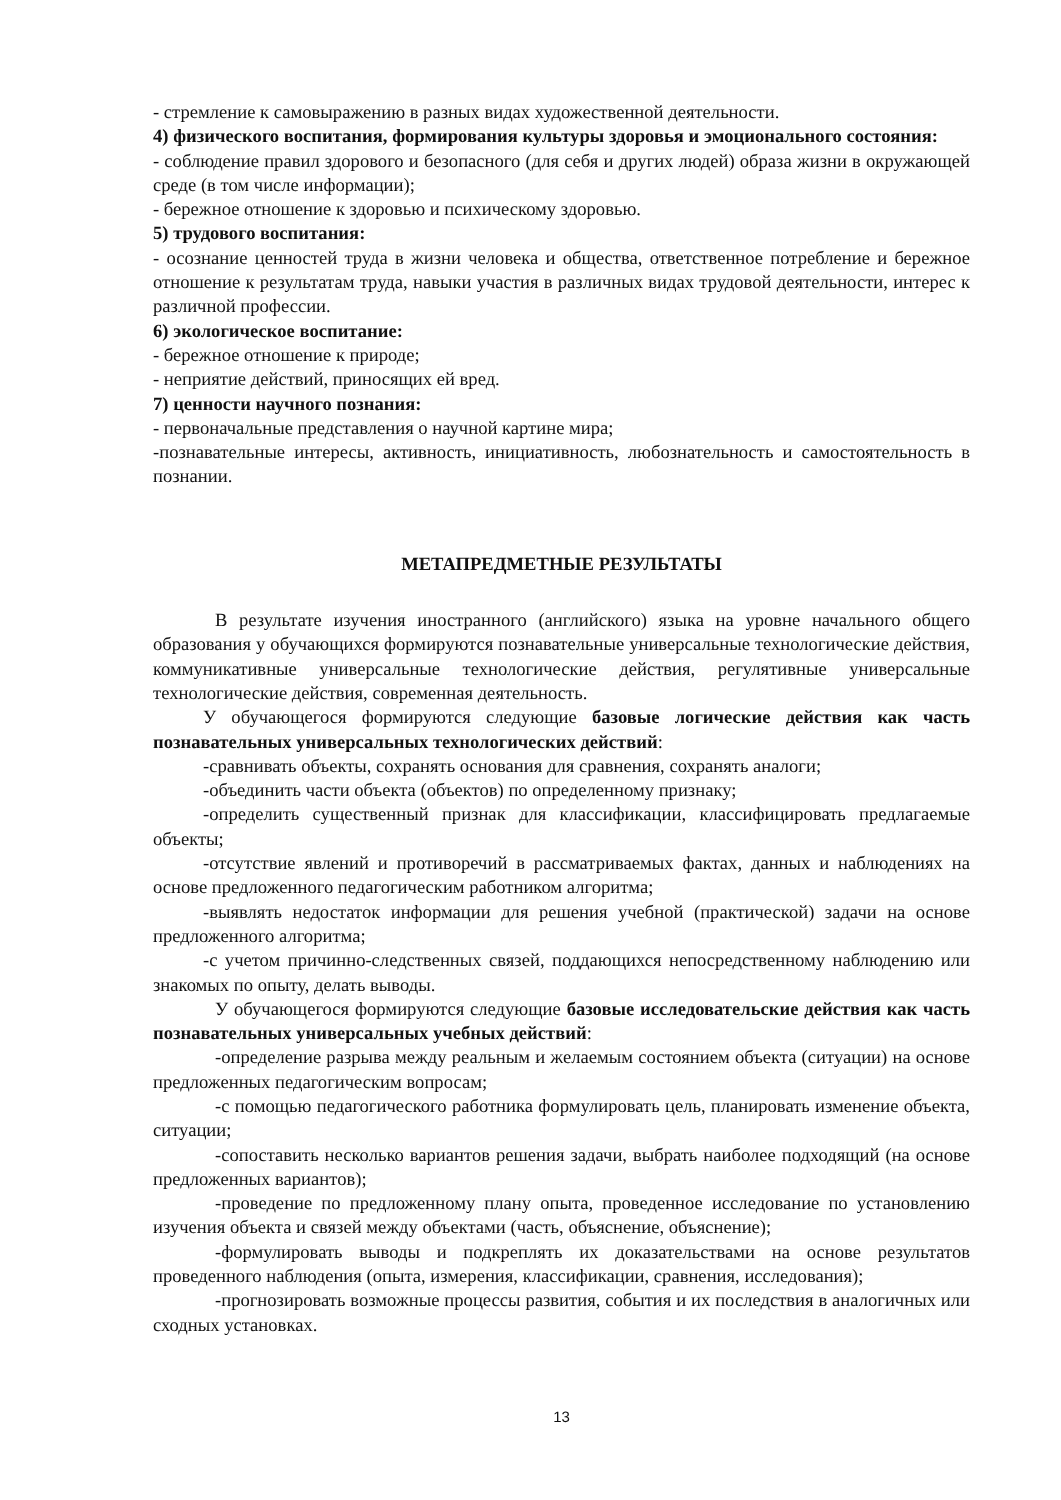- стремление к самовыражению в разных видах художественной деятельности.
4) физического воспитания, формирования культуры здоровья и эмоционального состояния:
- соблюдение правил здорового и безопасного (для себя и других людей) образа жизни в окружающей среде (в том числе информации);
- бережное отношение к здоровью и психическому здоровью.
5) трудового воспитания:
- осознание ценностей труда в жизни человека и общества, ответственное потребление и бережное отношение к результатам труда, навыки участия в различных видах трудовой деятельности, интерес к различной профессии.
6) экологическое воспитание:
- бережное отношение к природе;
- неприятие действий, приносящих ей вред.
7) ценности научного познания:
- первоначальные представления о научной картине мира;
-познавательные интересы, активность, инициативность, любознательность и самостоятельность в познании.
МЕТАПРЕДМЕТНЫЕ РЕЗУЛЬТАТЫ
В результате изучения иностранного (английского) языка на уровне начального общего образования у обучающихся формируются познавательные универсальные технологические действия, коммуникативные универсальные технологические действия, регулятивные универсальные технологические действия, современная деятельность.
У обучающегося формируются следующие базовые логические действия как часть познавательных универсальных технологических действий:
-сравнивать объекты, сохранять основания для сравнения, сохранять аналоги;
-объединить части объекта (объектов) по определенному признаку;
-определить существенный признак для классификации, классифицировать предлагаемые объекты;
-отсутствие явлений и противоречий в рассматриваемых фактах, данных и наблюдениях на основе предложенного педагогическим работником алгоритма;
-выявлять недостаток информации для решения учебной (практической) задачи на основе предложенного алгоритма;
-с учетом причинно-следственных связей, поддающихся непосредственному наблюдению или знакомых по опыту, делать выводы.
У обучающегося формируются следующие базовые исследовательские действия как часть познавательных универсальных учебных действий:
-определение разрыва между реальным и желаемым состоянием объекта (ситуации) на основе предложенных педагогическим вопросам;
-с помощью педагогического работника формулировать цель, планировать изменение объекта, ситуации;
-сопоставить несколько вариантов решения задачи, выбрать наиболее подходящий (на основе предложенных вариантов);
-проведение по предложенному плану опыта, проведенное исследование по установлению изучения объекта и связей между объектами (часть, объяснение, объяснение);
-формулировать выводы и подкреплять их доказательствами на основе результатов проведенного наблюдения (опыта, измерения, классификации, сравнения, исследования);
-прогнозировать возможные процессы развития, события и их последствия в аналогичных или сходных установках.
13